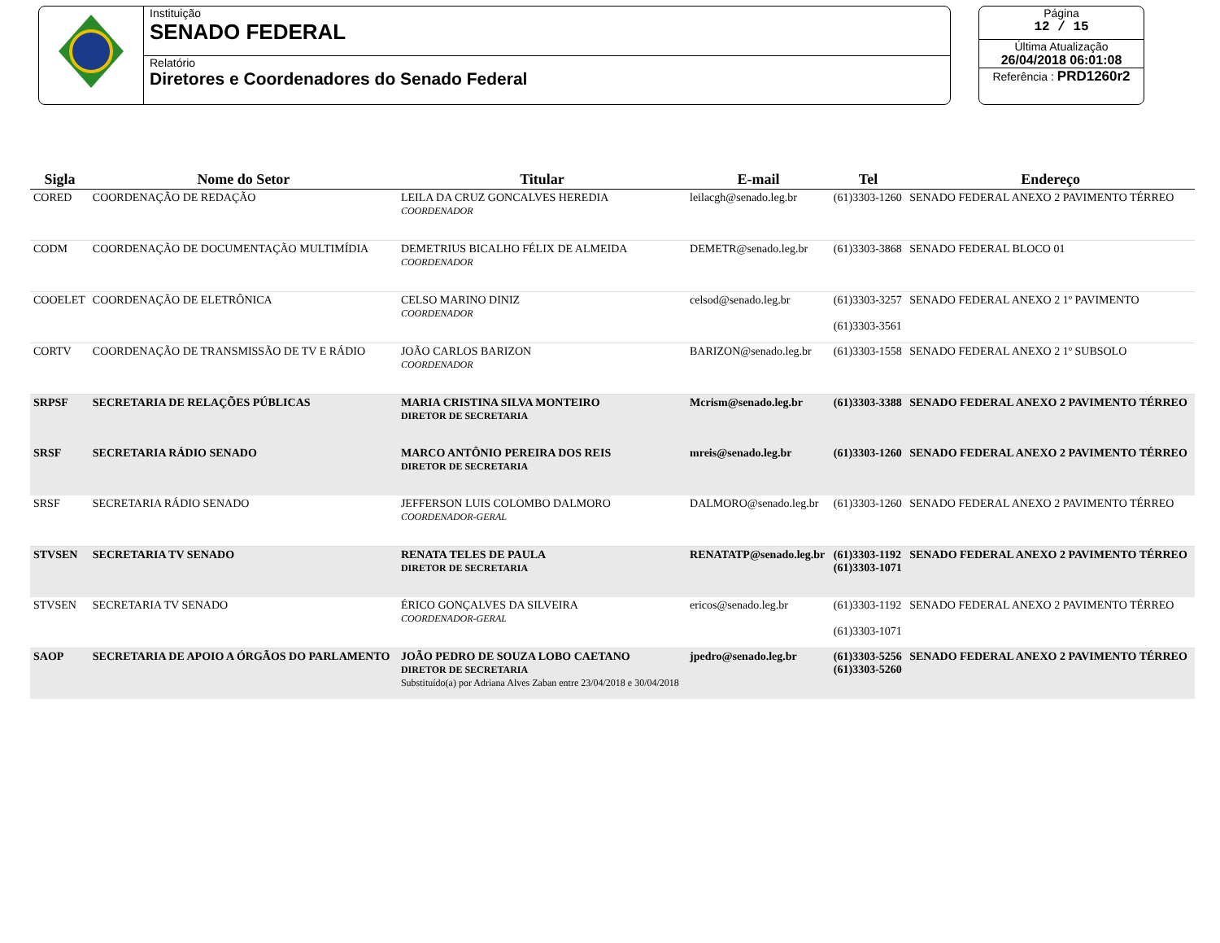Instituição
SENADO FEDERAL
Relatório
Diretores e Coordenadores do Senado Federal
Página
12 / 15
Última Atualização
26/04/2018 06:01:08
Referência : PRD1260r2
| Sigla | Nome do Setor | Titular | E-mail | Tel | Endereço |
| --- | --- | --- | --- | --- | --- |
| CORED | COORDENAÇÃO DE REDAÇÃO | LEILA DA CRUZ GONCALVES HEREDIA COORDENADOR | leilacgh@senado.leg.br | (61)3303-1260 | SENADO FEDERAL ANEXO 2 PAVIMENTO TÉRREO |
| CODM | COORDENAÇÃO DE DOCUMENTAÇÃO MULTIMÍDIA | DEMETRIUS BICALHO FÉLIX DE ALMEIDA COORDENADOR | DEMETR@senado.leg.br | (61)3303-3868 | SENADO FEDERAL BLOCO 01 |
| COOELET | COORDENAÇÃO DE ELETRÔNICA | CELSO MARINO DINIZ COORDENADOR | celsod@senado.leg.br | (61)3303-3257 (61)3303-3561 | SENADO FEDERAL ANEXO 2 1º PAVIMENTO |
| CORTV | COORDENAÇÃO DE TRANSMISSÃO DE TV E RÁDIO | JOÃO CARLOS BARIZON COORDENADOR | BARIZON@senado.leg.br | (61)3303-1558 | SENADO FEDERAL ANEXO 2 1º SUBSOLO |
| SRPSF | SECRETARIA DE RELAÇÕES PÚBLICAS | MARIA CRISTINA SILVA MONTEIRO DIRETOR DE SECRETARIA | Mcrism@senado.leg.br | (61)3303-3388 | SENADO FEDERAL ANEXO 2 PAVIMENTO TÉRREO |
| SRSF | SECRETARIA RÁDIO SENADO | MARCO ANTÔNIO PEREIRA DOS REIS DIRETOR DE SECRETARIA | mreis@senado.leg.br | (61)3303-1260 | SENADO FEDERAL ANEXO 2 PAVIMENTO TÉRREO |
| SRSF | SECRETARIA RÁDIO SENADO | JEFFERSON LUIS COLOMBO DALMORO COORDENADOR-GERAL | DALMORO@senado.leg.br | (61)3303-1260 | SENADO FEDERAL ANEXO 2 PAVIMENTO TÉRREO |
| STVSEN | SECRETARIA TV SENADO | RENATA TELES DE PAULA DIRETOR DE SECRETARIA | RENATATP@senado.leg.br | (61)3303-1192 (61)3303-1071 | SENADO FEDERAL ANEXO 2 PAVIMENTO TÉRREO |
| STVSEN | SECRETARIA TV SENADO | ÉRICO GONÇALVES DA SILVEIRA COORDENADOR-GERAL | ericos@senado.leg.br | (61)3303-1192 (61)3303-1071 | SENADO FEDERAL ANEXO 2 PAVIMENTO TÉRREO |
| SAOP | SECRETARIA DE APOIO A ÓRGÃOS DO PARLAMENTO | JOÃO PEDRO DE SOUZA LOBO CAETANO DIRETOR DE SECRETARIA Substituído(a) por Adriana Alves Zaban entre 23/04/2018 e 30/04/2018 | jpedro@senado.leg.br | (61)3303-5256 (61)3303-5260 | SENADO FEDERAL ANEXO 2 PAVIMENTO TÉRREO |